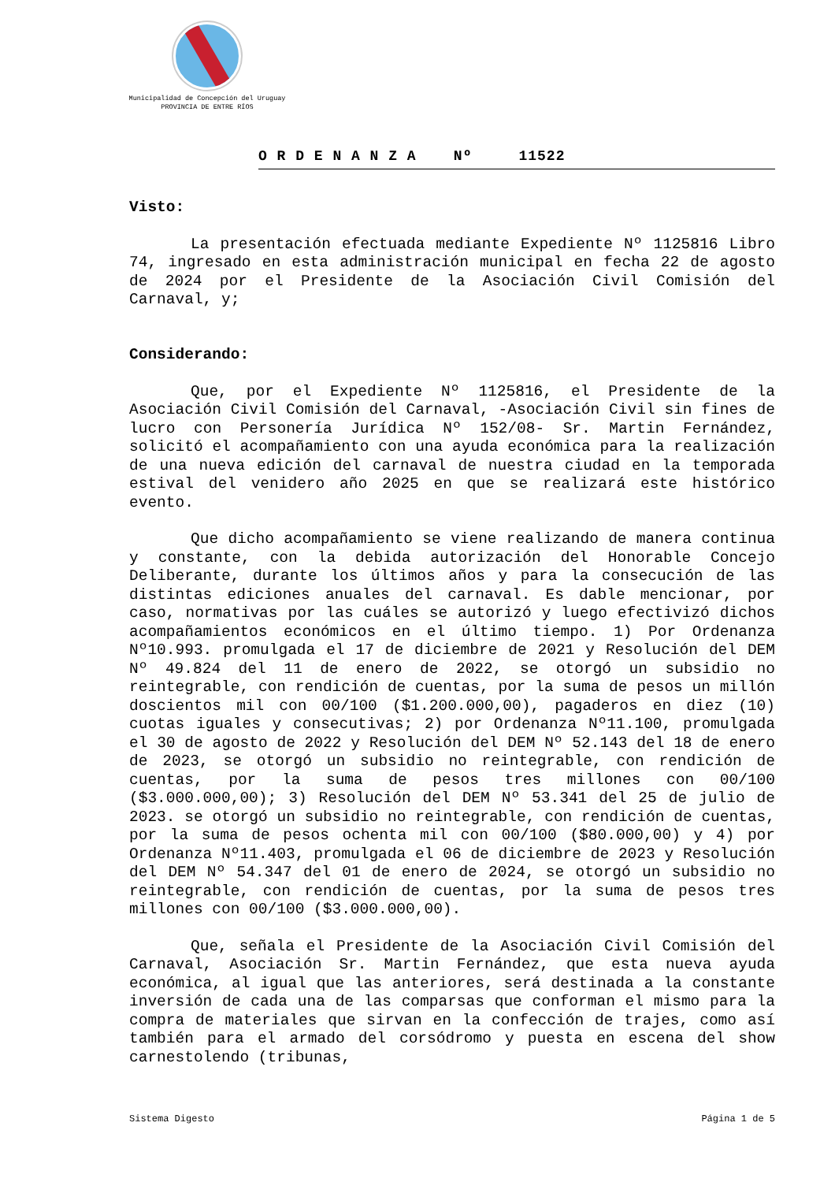Municipalidad de Concepción del Uruguay
PROVINCIA DE ENTRE RÍOS
O R D E N A N Z A Nº 11522
Visto:
La presentación efectuada mediante Expediente Nº 1125816 Libro 74, ingresado en esta administración municipal en fecha 22 de agosto de 2024 por el Presidente de la Asociación Civil Comisión del Carnaval, y;
Considerando:
Que, por el Expediente Nº 1125816, el Presidente de la Asociación Civil Comisión del Carnaval, -Asociación Civil sin fines de lucro con Personería Jurídica Nº 152/08- Sr. Martin Fernández, solicitó el acompañamiento con una ayuda económica para la realización de una nueva edición del carnaval de nuestra ciudad en la temporada estival del venidero año 2025 en que se realizará este histórico evento.
Que dicho acompañamiento se viene realizando de manera continua y constante, con la debida autorización del Honorable Concejo Deliberante, durante los últimos años y para la consecución de las distintas ediciones anuales del carnaval. Es dable mencionar, por caso, normativas por las cuáles se autorizó y luego efectivizó dichos acompañamientos económicos en el último tiempo. 1) Por Ordenanza Nº10.993. promulgada el 17 de diciembre de 2021 y Resolución del DEM Nº 49.824 del 11 de enero de 2022, se otorgó un subsidio no reintegrable, con rendición de cuentas, por la suma de pesos un millón doscientos mil con 00/100 ($1.200.000,00), pagaderos en diez (10) cuotas iguales y consecutivas; 2) por Ordenanza Nº11.100, promulgada el 30 de agosto de 2022 y Resolución del DEM Nº 52.143 del 18 de enero de 2023, se otorgó un subsidio no reintegrable, con rendición de cuentas, por la suma de pesos tres millones con 00/100 ($3.000.000,00); 3) Resolución del DEM Nº 53.341 del 25 de julio de 2023. se otorgó un subsidio no reintegrable, con rendición de cuentas, por la suma de pesos ochenta mil con 00/100 ($80.000,00) y 4) por Ordenanza Nº11.403, promulgada el 06 de diciembre de 2023 y Resolución del DEM Nº 54.347 del 01 de enero de 2024, se otorgó un subsidio no reintegrable, con rendición de cuentas, por la suma de pesos tres millones con 00/100 ($3.000.000,00).
Que, señala el Presidente de la Asociación Civil Comisión del Carnaval, Asociación Sr. Martin Fernández, que esta nueva ayuda económica, al igual que las anteriores, será destinada a la constante inversión de cada una de las comparsas que conforman el mismo para la compra de materiales que sirvan en la confección de trajes, como así también para el armado del corsódromo y puesta en escena del show carnestolendo (tribunas,
Sistema Digesto Página 1 de 5